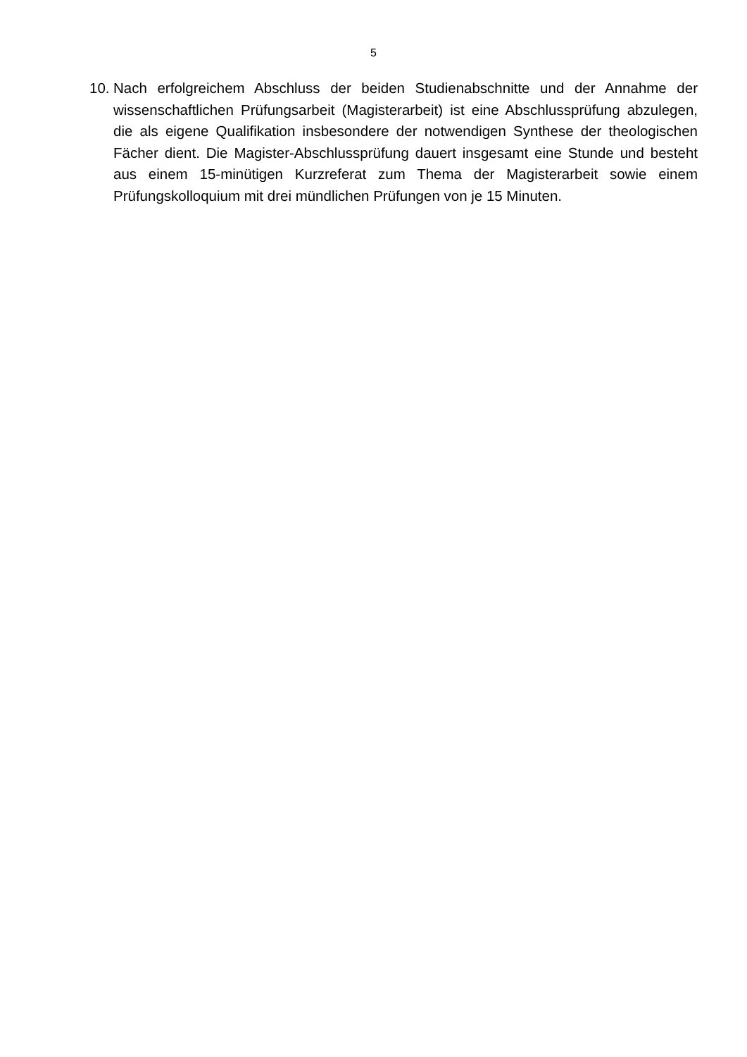5
10. Nach erfolgreichem Abschluss der beiden Studienabschnitte und der Annahme der wissenschaftlichen Prüfungsarbeit (Magisterarbeit) ist eine Abschlussprüfung abzulegen, die als eigene Qualifikation insbesondere der notwendigen Synthese der theologischen Fächer dient. Die Magister-Abschlussprüfung dauert insgesamt eine Stunde und besteht aus einem 15-minütigen Kurzreferat zum Thema der Magisterarbeit sowie einem Prüfungskolloquium mit drei mündlichen Prüfungen von je 15 Minuten.